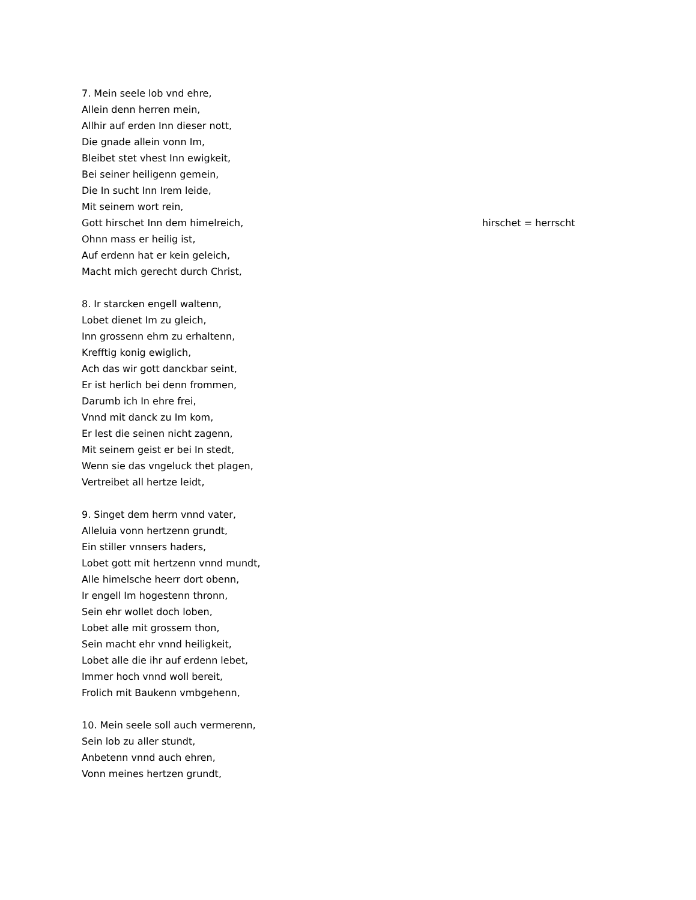7. Mein seele lob vnd ehre,
Allein denn herren mein,
Allhir auf erden Inn dieser nott,
Die gnade allein vonn Im,
Bleibet stet vhest Inn ewigkeit,
Bei seiner heiligenn gemein,
Die In sucht Inn Irem leide,
Mit seinem wort rein,
Gott hirschet Inn dem himelreich, hirschet = herrscht
Ohnn mass er heilig ist,
Auf erdenn hat er kein geleich,
Macht mich gerecht durch Christ,
8. Ir starcken engell waltenn,
Lobet dienet Im zu gleich,
Inn grossenn ehrn zu erhaltenn,
Krefftig konig ewiglich,
Ach das wir gott danckbar seint,
Er ist herlich bei denn frommen,
Darumb ich In ehre frei,
Vnnd mit danck zu Im kom,
Er lest die seinen nicht zagenn,
Mit seinem geist er bei In stedt,
Wenn sie das vngeluck thet plagen,
Vertreibet all hertze leidt,
9. Singet dem herrn vnnd vater,
Alleluia vonn hertzenn grundt,
Ein stiller vnnsers haders,
Lobet gott mit hertzenn vnnd mundt,
Alle himelsche heerr dort obenn,
Ir engell Im hogestenn thronn,
Sein ehr wollet doch loben,
Lobet alle mit grossem thon,
Sein macht ehr vnnd heiligkeit,
Lobet alle die ihr auf erdenn lebet,
Immer hoch vnnd woll bereit,
Frolich mit Baukenn vmbgehenn,
10. Mein seele soll auch vermerenn,
Sein lob zu aller stundt,
Anbetenn vnnd auch ehren,
Vonn meines hertzen grundt,